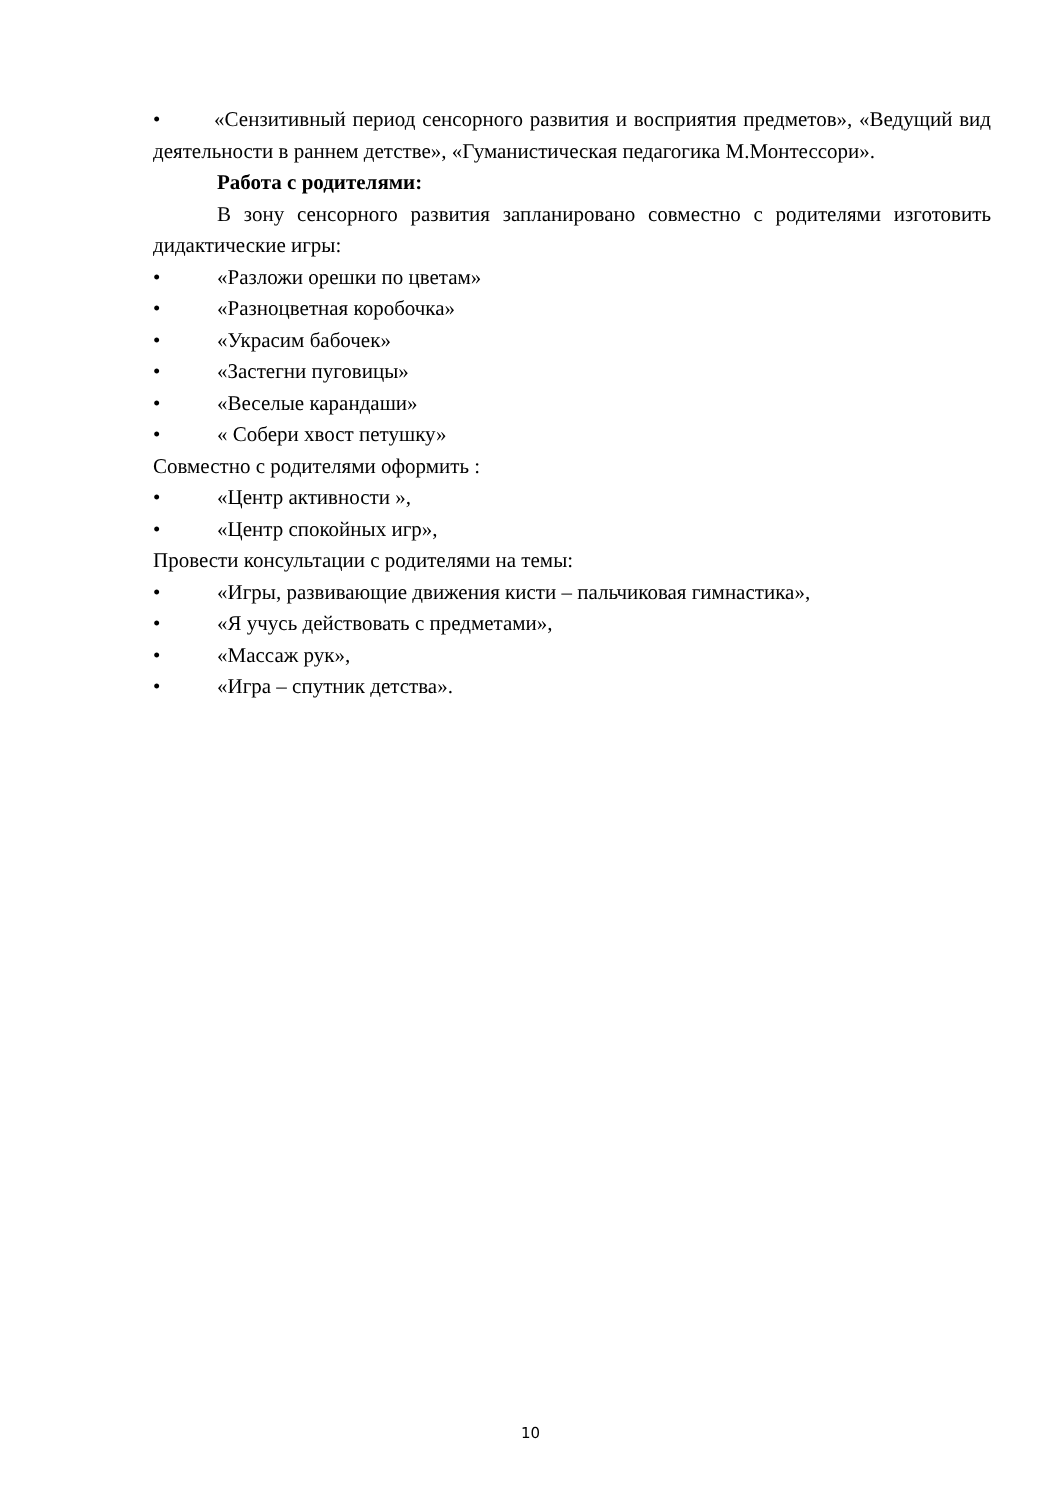• «Сензитивный период сенсорного развития и восприятия предметов», «Ведущий вид деятельности в раннем детстве», «Гуманистическая педагогика М.Монтессори».
Работа с родителями:
В зону сенсорного развития запланировано совместно с родителями изготовить дидактические игры:
• «Разложи орешки по цветам»
• «Разноцветная коробочка»
• «Украсим бабочек»
• «Застегни пуговицы»
• «Веселые карандаши»
• « Собери хвост петушку»
Совместно с родителями оформить :
• «Центр активности »,
• «Центр спокойных игр»,
Провести консультации с родителями на темы:
• «Игры, развивающие движения кисти – пальчиковая гимнастика»,
• «Я учусь действовать с предметами»,
• «Массаж рук»,
• «Игра – спутник детства».
10